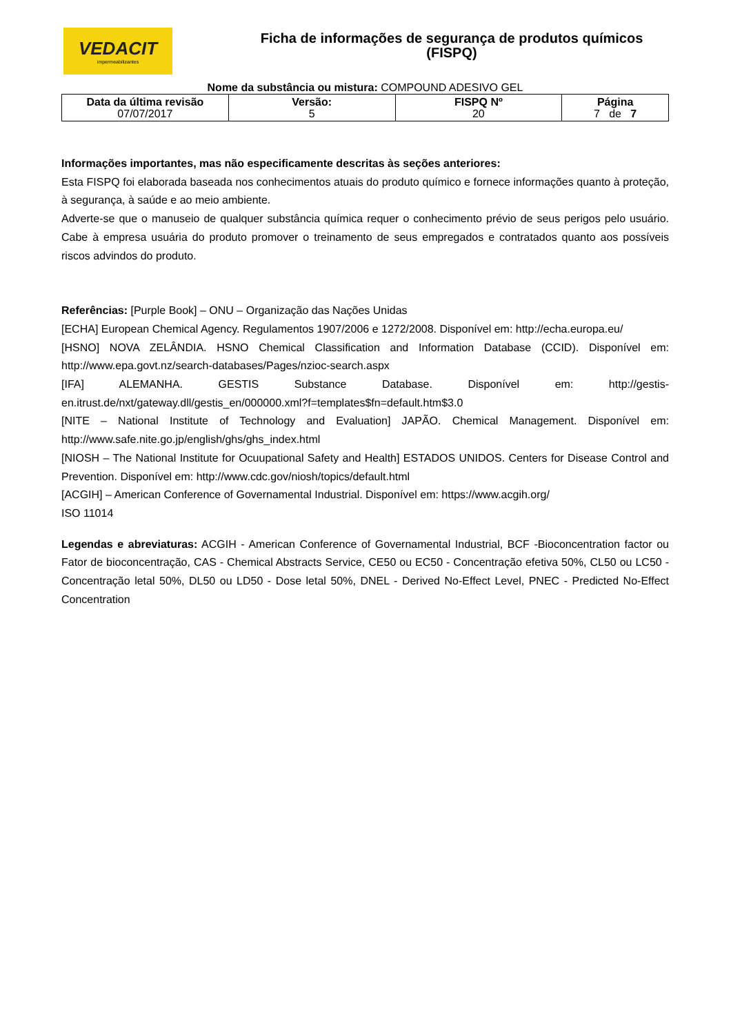VEDACIT
impermeabilizantes
Ficha de informações de segurança de produtos químicos
(FISPQ)
Nome da substância ou mistura: COMPOUND ADESIVO GEL
| Data da última revisão 07/07/2017 | Versão: 5 | FISPQ Nº 20 | Página 7 de 7 |
Informações importantes, mas não especificamente descritas às seções anteriores:
Esta FISPQ foi elaborada baseada nos conhecimentos atuais do produto químico e fornece informações quanto à proteção, à segurança, à saúde e ao meio ambiente.
Adverte-se que o manuseio de qualquer substância química requer o conhecimento prévio de seus perigos pelo usuário. Cabe à empresa usuária do produto promover o treinamento de seus empregados e contratados quanto aos possíveis riscos advindos do produto.
Referências: [Purple Book] – ONU – Organização das Nações Unidas
[ECHA] European Chemical Agency. Regulamentos 1907/2006 e 1272/2008. Disponível em: http://echa.europa.eu/
[HSNO] NOVA ZELÂNDIA. HSNO Chemical Classification and Information Database (CCID). Disponível em: http://www.epa.govt.nz/search-databases/Pages/nzioc-search.aspx
[IFA] ALEMANHA. GESTIS Substance Database. Disponível em: http://gestis-en.itrust.de/nxt/gateway.dll/gestis_en/000000.xml?f=templates$fn=default.htm$3.0
[NITE – National Institute of Technology and Evaluation] JAPÃO. Chemical Management. Disponível em: http://www.safe.nite.go.jp/english/ghs/ghs_index.html
[NIOSH – The National Institute for Ocuupational Safety and Health] ESTADOS UNIDOS. Centers for Disease Control and Prevention. Disponível em: http://www.cdc.gov/niosh/topics/default.html
[ACGIH] – American Conference of Governamental Industrial. Disponível em: https://www.acgih.org/
ISO 11014
Legendas e abreviaturas: ACGIH - American Conference of Governamental Industrial, BCF -Bioconcentration factor ou Fator de bioconcentração, CAS - Chemical Abstracts Service, CE50 ou EC50 - Concentração efetiva 50%, CL50 ou LC50 - Concentração letal 50%, DL50 ou LD50 - Dose letal 50%, DNEL - Derived No-Effect Level, PNEC - Predicted No-Effect Concentration